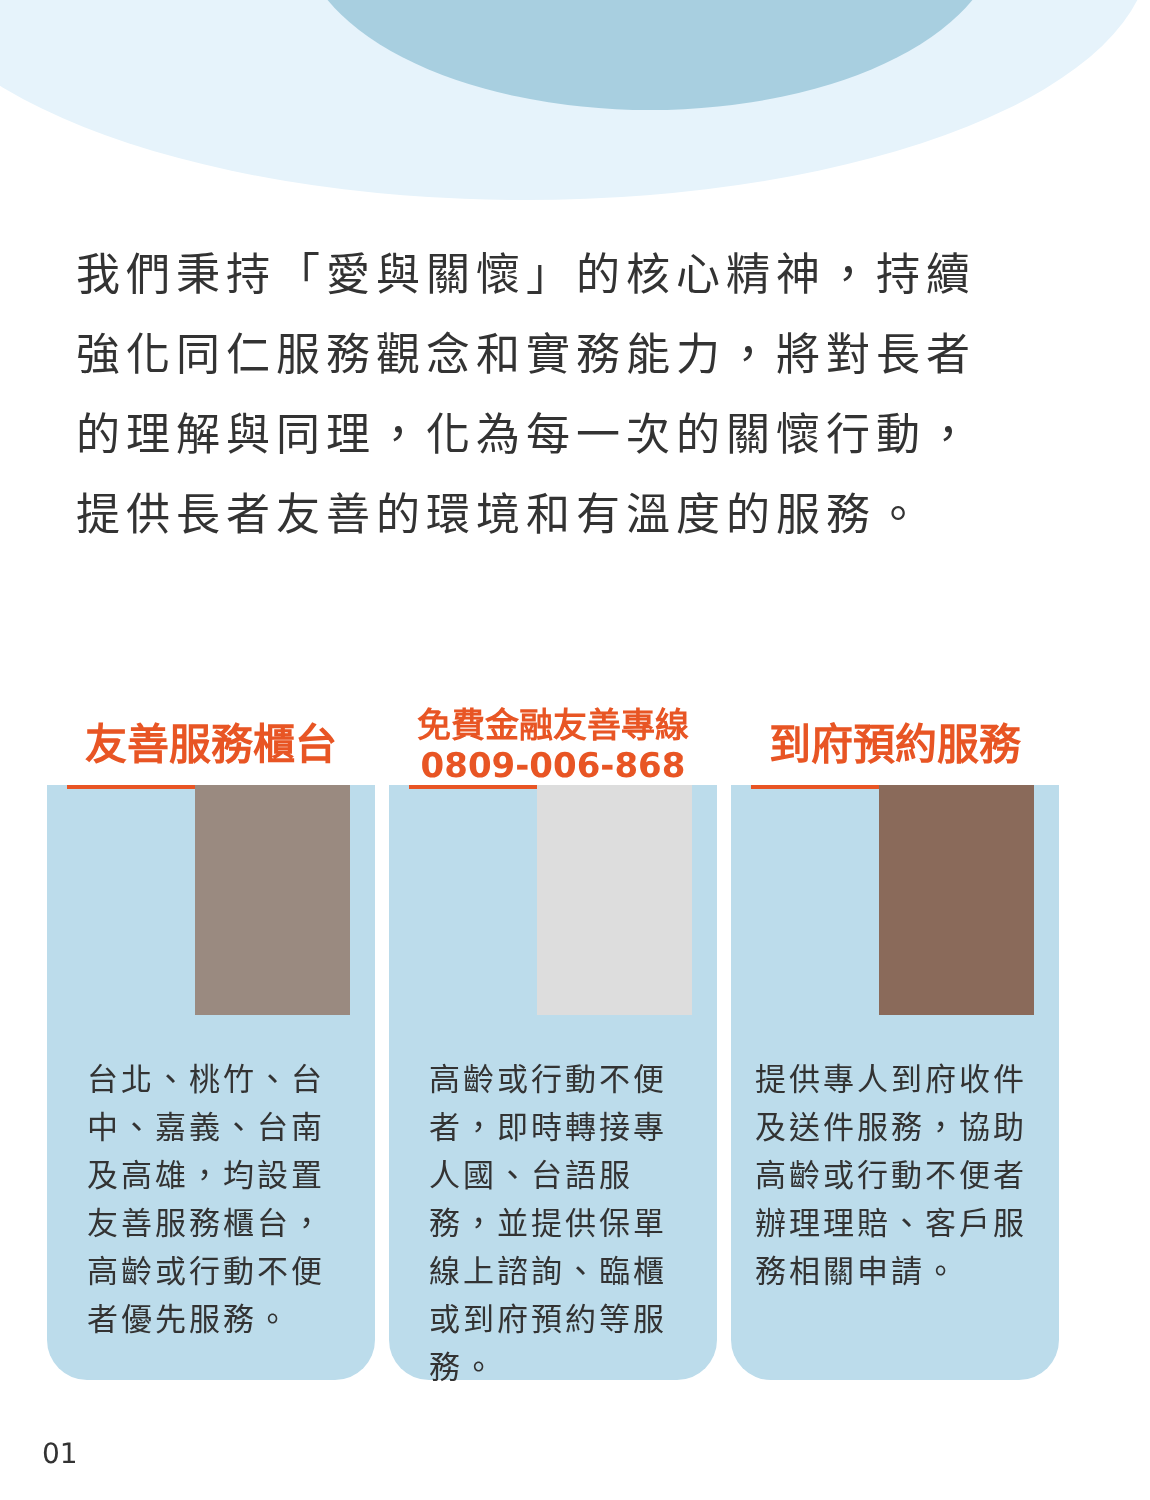我們秉持「愛與關懷」的核心精神，持續強化同仁服務觀念和實務能力，將對長者的理解與同理，化為每一次的關懷行動，提供長者友善的環境和有溫度的服務。
友善服務櫃台
台北、桃竹、台中、嘉義、台南及高雄，均設置友善服務櫃台，高齡或行動不便者優先服務。
免費金融友善專線
0809-006-868
高齡或行動不便者，即時轉接專人國、台語服務，並提供保單線上諮詢、臨櫃或到府預約等服務。
到府預約服務
提供專人到府收件及送件服務，協助高齡或行動不便者辦理理賠、客戶服務相關申請。
01